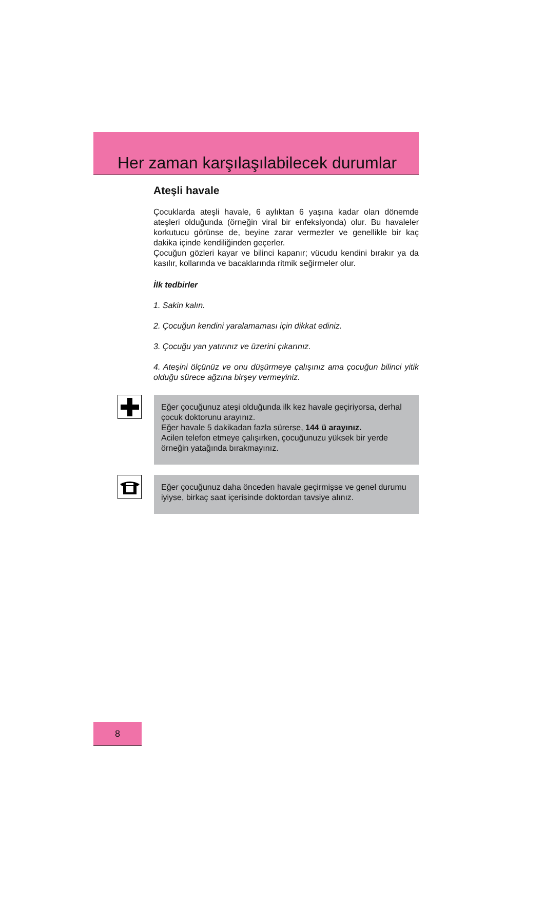Her zaman karşılaşılabilecek durumlar
Ateşli havale
Çocuklarda ateşli havale, 6 aylıktan 6 yaşına kadar olan dönemde ateşleri olduğunda (örneğin viral bir enfeksiyonda) olur. Bu havaleler korkutucu görünse de, beyine zarar vermezler ve genellikle bir kaç dakika içinde kendiliğinden geçerler.
Çocuğun gözleri kayar ve bilinci kapanır; vücudu kendini bırakır ya da kasılır, kollarında ve bacaklarında ritmik seğirmeler olur.
İlk tedbirler
1. Sakin kalın.
2. Çocuğun kendini yaralamaması için dikkat ediniz.
3. Çocuğu yan yatırınız ve üzerini çıkarınız.
4. Ateşini ölçünüz ve onu düşürmeye çalışınız ama çocuğun bilinci yitik olduğu sürece ağzına birşey vermeyiniz.
Eğer çocuğunuz ateşi olduğunda ilk kez havale geçiriyorsa, derhal çocuk doktorunu arayınız.
Eğer havale 5 dakikadan fazla sürerse, 144 ü arayınız.
Acilen telefon etmeye çalışırken, çocuğunuzu yüksek bir yerde örneğin yatağında bırakmayınız.
Eğer çocuğunuz daha önceden havale geçirmişse ve genel durumu iyiyse, birkaç saat içerisinde doktordan tavsiye alınız.
8